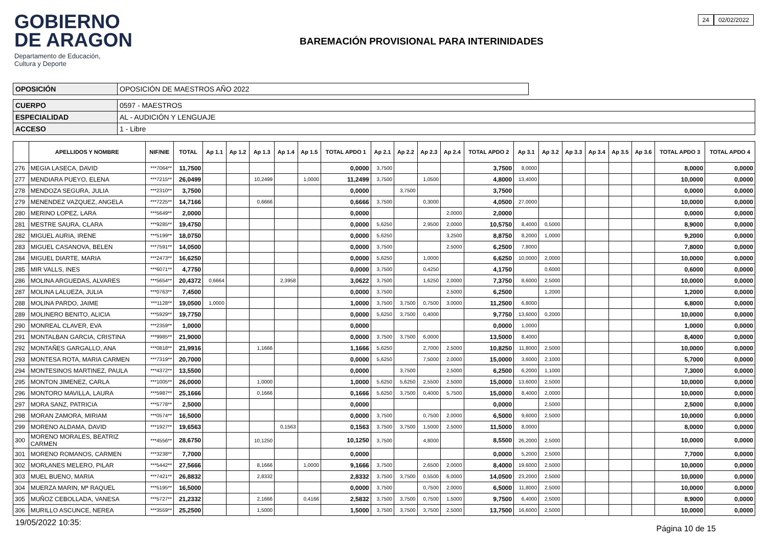GOBIERNO
DE ARAGON
Departamento de Educación,
Cultura y Deporte
BAREMACIÓN PROVISIONAL PARA INTERINIDADES
24 02/02/2022
| OPOSICIÓN | OPOSICIÓN DE MAESTROS AÑO 2022 |
| CUERPO | 0597 - MAESTROS |
| ESPECIALIDAD | AL - AUDICIÓN Y LENGUAJE |
| ACCESO | 1 - Libre |
| | APELLIDOS Y NOMBRE | NIF/NIE | TOTAL | Ap 1.1 | Ap 1.2 | Ap 1.3 | Ap 1.4 | Ap 1.5 | TOTAL APDO 1 | Ap 2.1 | Ap 2.2 | Ap 2.3 | Ap 2.4 | TOTAL APDO 2 | Ap 3.1 | Ap 3.2 | Ap 3.3 | Ap 3.4 | Ap 3.5 | Ap 3.6 | TOTAL APDO 3 | TOTAL APDO 4 |
| --- | --- | --- | --- | --- | --- | --- | --- | --- | --- | --- | --- | --- | --- | --- | --- | --- | --- | --- | --- | --- | --- | --- |
| 276 | MEGIA LASECA, DAVID | ***7064** | 11,7500 | | | | | | 0,0000 | 3,7500 | | | | 3,7500 | 8,0000 | | | | | | 8,0000 | 0,0000 |
| 277 | MENDIARA PUEYO, ELENA | ***7215** | 26,0499 | | | 10,2499 | | 1,0000 | 11,2499 | 3,7500 | | 1,0500 | | 4,8000 | 13,4000 | | | | | | 10,0000 | 0,0000 |
| 278 | MENDOZA SEGURA, JULIA | ***2310** | 3,7500 | | | | | | 0,0000 | | 3,7500 | | | 3,7500 | | | | | | | 0,0000 | 0,0000 |
| 279 | MENENDEZ VAZQUEZ, ANGELA | ***7225** | 14,7166 | | | 0,6666 | | | 0,6666 | 3,7500 | | 0,3000 | | 4,0500 | 27,0000 | | | | | | 10,0000 | 0,0000 |
| 280 | MERINO LOPEZ, LARA | ***5649** | 2,0000 | | | | | | 0,0000 | | | | 2,0000 | 2,0000 | | | | | | | 0,0000 | 0,0000 |
| 281 | MESTRE SAURA, CLARA | ***9285** | 19,4750 | | | | | | 0,0000 | 5,6250 | | 2,9500 | 2,0000 | 10,5750 | 8,4000 | 0,5000 | | | | | 8,9000 | 0,0000 |
| 282 | MIGUEL AURIA, IRENE | ***5199** | 18,0750 | | | | | | 0,0000 | 5,6250 | | | 3,2500 | 8,8750 | 8,2000 | 1,0000 | | | | | 9,2000 | 0,0000 |
| 283 | MIGUEL CASANOVA, BELEN | ***7591** | 14,0500 | | | | | | 0,0000 | 3,7500 | | | 2,5000 | 6,2500 | 7,8000 | | | | | | 7,8000 | 0,0000 |
| 284 | MIGUEL DIARTE, MARIA | ***2473** | 16,6250 | | | | | | 0,0000 | 5,6250 | | 1,0000 | | 6,6250 | 10,0000 | 2,0000 | | | | | 10,0000 | 0,0000 |
| 285 | MIR VALLS, INES | ***6071** | 4,7750 | | | | | | 0,0000 | 3,7500 | | 0,4250 | | 4,1750 | | 0,6000 | | | | | 0,6000 | 0,0000 |
| 286 | MOLINA ARGUEDAS, ALVARES | ***5654** | 20,4372 | 0,6664 | | | 2,3958 | | 3,0622 | 3,7500 | | 1,6250 | 2,0000 | 7,3750 | 8,6000 | 2,5000 | | | | | 10,0000 | 0,0000 |
| 287 | MOLINA LALUEZA, JULIA | ***0763** | 7,4500 | | | | | | 0,0000 | 3,7500 | | | 2,5000 | 6,2500 | | 1,2000 | | | | | 1,2000 | 0,0000 |
| 288 | MOLINA PARDO, JAIME | ***1128** | 19,0500 | 1,0000 | | | | | 1,0000 | 3,7500 | 3,7500 | 0,7500 | 3,0000 | 11,2500 | 6,8000 | | | | | | 6,8000 | 0,0000 |
| 289 | MOLINERO BENITO, ALICIA | ***5929** | 19,7750 | | | | | | 0,0000 | 5,6250 | 3,7500 | 0,4000 | | 9,7750 | 13,6000 | 0,2000 | | | | | 10,0000 | 0,0000 |
| 290 | MONREAL CLAVER, EVA | ***2359** | 1,0000 | | | | | | 0,0000 | | | | | 0,0000 | 1,0000 | | | | | | 1,0000 | 0,0000 |
| 291 | MONTALBAN GARCIA, CRISTINA | ***9985** | 21,9000 | | | | | | 0,0000 | 3,7500 | 3,7500 | 6,0000 | | 13,5000 | 8,4000 | | | | | | 8,4000 | 0,0000 |
| 292 | MONTAÑES GARGALLO, ANA | ***0818** | 21,9916 | | | 1,1666 | | | 1,1666 | 5,6250 | | 2,7000 | 2,5000 | 10,8250 | 11,8000 | 2,5000 | | | | | 10,0000 | 0,0000 |
| 293 | MONTESA ROTA, MARIA CARMEN | ***7319** | 20,7000 | | | | | | 0,0000 | 5,6250 | | 7,5000 | 2,0000 | 15,0000 | 3,6000 | 2,1000 | | | | | 5,7000 | 0,0000 |
| 294 | MONTESINOS MARTINEZ, PAULA | ***4372** | 13,5500 | | | | | | 0,0000 | | 3,7500 | | 2,5000 | 6,2500 | 6,2000 | 1,1000 | | | | | 7,3000 | 0,0000 |
| 295 | MONTON JIMENEZ, CARLA | ***1005** | 26,0000 | | | 1,0000 | | | 1,0000 | 5,6250 | 5,6250 | 2,5500 | 2,5000 | 15,0000 | 13,6000 | 2,5000 | | | | | 10,0000 | 0,0000 |
| 296 | MONTORO MAVILLA, LAURA | ***5987** | 25,1666 | | | 0,1666 | | | 0,1666 | 5,6250 | 3,7500 | 0,4000 | 5,7500 | 15,0000 | 8,4000 | 2,0000 | | | | | 10,0000 | 0,0000 |
| 297 | MORA SANZ, PATRICIA | ***5778** | 2,5000 | | | | | | 0,0000 | | | | | 0,0000 | | 2,5000 | | | | | 2,5000 | 0,0000 |
| 298 | MORAN ZAMORA, MIRIAM | ***0574** | 16,5000 | | | | | | 0,0000 | 3,7500 | | 0,7500 | 2,0000 | 6,5000 | 9,6000 | 2,5000 | | | | | 10,0000 | 0,0000 |
| 299 | MORENO ALDAMA, DAVID | ***1927** | 19,6563 | | | | 0,1563 | | 0,1563 | 3,7500 | 3,7500 | 1,5000 | 2,5000 | 11,5000 | 8,0000 | | | | | | 8,0000 | 0,0000 |
| 300 | MORENO MORALES, BEATRIZ CARMEN | ***4556** | 28,6750 | | | 10,1250 | | | 10,1250 | 3,7500 | | 4,8000 | | 8,5500 | 26,2000 | 2,5000 | | | | | 10,0000 | 0,0000 |
| 301 | MORENO ROMANOS, CARMEN | ***3238** | 7,7000 | | | | | | 0,0000 | | | | | 0,0000 | 5,2000 | 2,5000 | | | | | 7,7000 | 0,0000 |
| 302 | MORLANES MELERO, PILAR | ***5442** | 27,5666 | | | 8,1666 | | 1,0000 | 9,1666 | 3,7500 | | 2,6500 | 2,0000 | 8,4000 | 19,6000 | 2,5000 | | | | | 10,0000 | 0,0000 |
| 303 | MUEL BUENO, MARIA | ***7421** | 26,8832 | | | 2,8332 | | | 2,8332 | 3,7500 | 3,7500 | 0,5500 | 6,0000 | 14,0500 | 23,2000 | 2,5000 | | | | | 10,0000 | 0,0000 |
| 304 | MUERZA MARIN, Mª RAQUEL | ***5195** | 16,5000 | | | | | | 0,0000 | 3,7500 | | 0,7500 | 2,0000 | 6,5000 | 11,8000 | 2,5000 | | | | | 10,0000 | 0,0000 |
| 305 | MUÑOZ CEBOLLADA, VANESA | ***5727** | 21,2332 | | | 2,1666 | | 0,4166 | 2,5832 | 3,7500 | 3,7500 | 0,7500 | 1,5000 | 9,7500 | 6,4000 | 2,5000 | | | | | 8,9000 | 0,0000 |
| 306 | MURILLO ASCUNCE, NEREA | ***3559** | 25,2500 | | | 1,5000 | | | 1,5000 | 3,7500 | 3,7500 | 3,7500 | 2,5000 | 13,7500 | 16,6000 | 2,5000 | | | | | 10,0000 | 0,0000 |
19/05/2022 10:35: Página 10 de 15